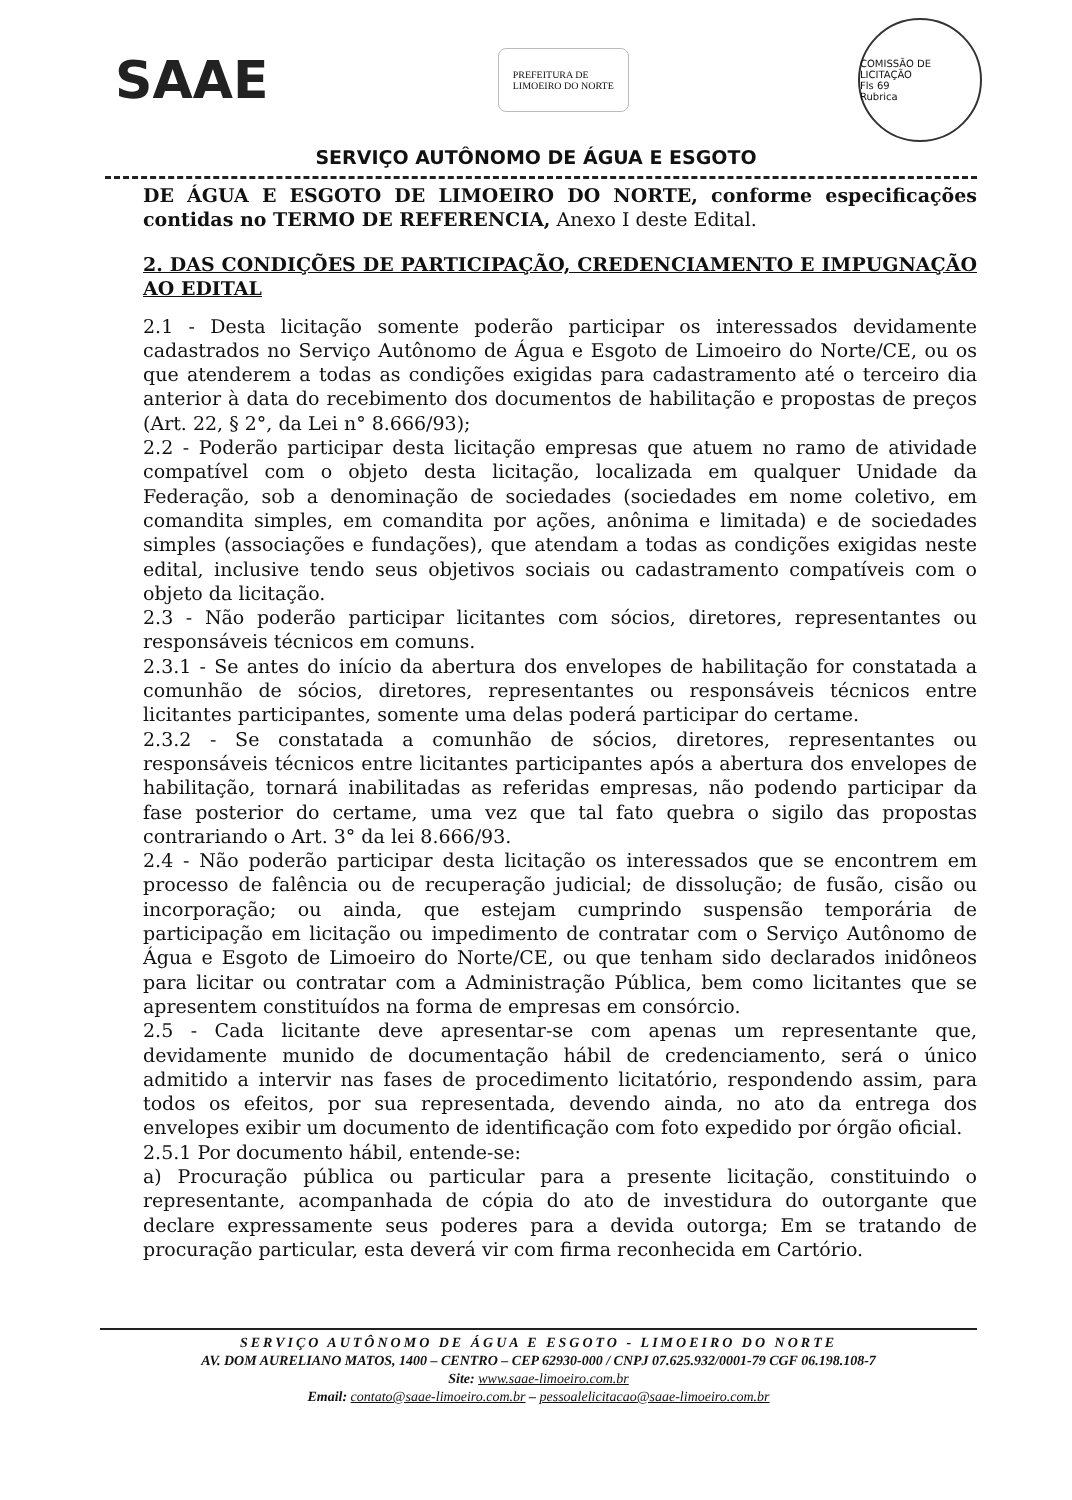SAAE
PREFEITURA DE
LIMOEIRO DO NORTE
COMISSÃO DE LICITAÇÃO
Fls 69
Rubrica
SERVIÇO AUTÔNOMO DE ÁGUA E ESGOTO
DE ÁGUA E ESGOTO DE LIMOEIRO DO NORTE, conforme especificações contidas no TERMO DE REFERENCIA, Anexo I deste Edital.
2. DAS CONDIÇÕES DE PARTICIPAÇÃO, CREDENCIAMENTO E IMPUGNAÇÃO AO EDITAL
2.1 - Desta licitação somente poderão participar os interessados devidamente cadastrados no Serviço Autônomo de Água e Esgoto de Limoeiro do Norte/CE, ou os que atenderem a todas as condições exigidas para cadastramento até o terceiro dia anterior à data do recebimento dos documentos de habilitação e propostas de preços (Art. 22, § 2°, da Lei n° 8.666/93);
2.2 - Poderão participar desta licitação empresas que atuem no ramo de atividade compatível com o objeto desta licitação, localizada em qualquer Unidade da Federação, sob a denominação de sociedades (sociedades em nome coletivo, em comandita simples, em comandita por ações, anônima e limitada) e de sociedades simples (associações e fundações), que atendam a todas as condições exigidas neste edital, inclusive tendo seus objetivos sociais ou cadastramento compatíveis com o objeto da licitação.
2.3 - Não poderão participar licitantes com sócios, diretores, representantes ou responsáveis técnicos em comuns.
2.3.1 - Se antes do início da abertura dos envelopes de habilitação for constatada a comunhão de sócios, diretores, representantes ou responsáveis técnicos entre licitantes participantes, somente uma delas poderá participar do certame.
2.3.2 - Se constatada a comunhão de sócios, diretores, representantes ou responsáveis técnicos entre licitantes participantes após a abertura dos envelopes de habilitação, tornará inabilitadas as referidas empresas, não podendo participar da fase posterior do certame, uma vez que tal fato quebra o sigilo das propostas contrariando o Art. 3° da lei 8.666/93.
2.4 - Não poderão participar desta licitação os interessados que se encontrem em processo de falência ou de recuperação judicial; de dissolução; de fusão, cisão ou incorporação; ou ainda, que estejam cumprindo suspensão temporária de participação em licitação ou impedimento de contratar com o Serviço Autônomo de Água e Esgoto de Limoeiro do Norte/CE, ou que tenham sido declarados inidôneos para licitar ou contratar com a Administração Pública, bem como licitantes que se apresentem constituídos na forma de empresas em consórcio.
2.5 - Cada licitante deve apresentar-se com apenas um representante que, devidamente munido de documentação hábil de credenciamento, será o único admitido a intervir nas fases de procedimento licitatório, respondendo assim, para todos os efeitos, por sua representada, devendo ainda, no ato da entrega dos envelopes exibir um documento de identificação com foto expedido por órgão oficial.
2.5.1 Por documento hábil, entende-se:
a) Procuração pública ou particular para a presente licitação, constituindo o representante, acompanhada de cópia do ato de investidura do outorgante que declare expressamente seus poderes para a devida outorga; Em se tratando de procuração particular, esta deverá vir com firma reconhecida em Cartório.
SERVIÇO AUTÔNOMO DE ÁGUA E ESGOTO - LIMOEIRO DO NORTE
AV. DOM AURELIANO MATOS, 1400 – CENTRO – CEP 62930-000 / CNPJ 07.625.932/0001-79 CGF 06.198.108-7
Site: www.saae-limoeiro.com.br
Email: contato@saae-limoeiro.com.br – pessoalelicitacao@saae-limoeiro.com.br